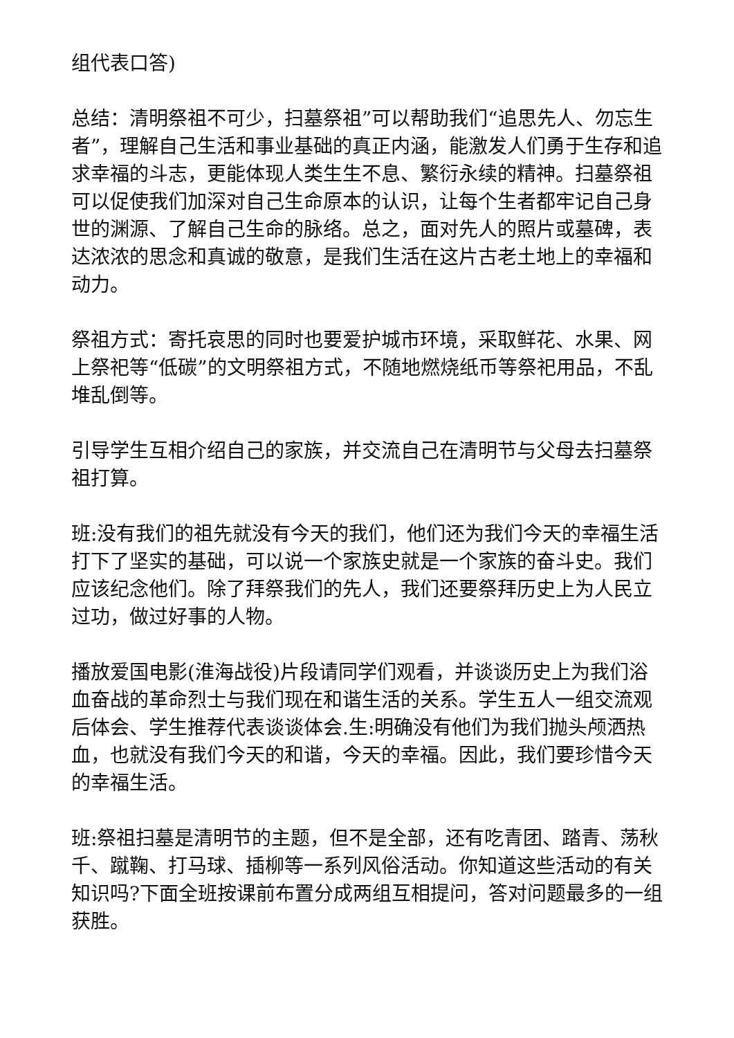组代表口答)
总结：清明祭祖不可少，扫墓祭祖”可以帮助我们“追思先人、勿忘生者”，理解自己生活和事业基础的真正内涵，能激发人们勇于生存和追求幸福的斗志，更能体现人类生生不息、繁衍永续的精神。扫墓祭祖可以促使我们加深对自己生命原本的认识，让每个生者都牢记自己身世的渊源、了解自己生命的脉络。总之，面对先人的照片或墓碑，表达浓浓的思念和真诚的敬意，是我们生活在这片古老土地上的幸福和动力。
祭祖方式：寄托哀思的同时也要爱护城市环境，采取鲜花、水果、网上祭祀等“低碳”的文明祭祖方式，不随地燃烧纸币等祭祀用品，不乱堆乱倒等。
引导学生互相介绍自己的家族，并交流自己在清明节与父母去扫墓祭祖打算。
班:没有我们的祖先就没有今天的我们，他们还为我们今天的幸福生活打下了坚实的基础，可以说一个家族史就是一个家族的奋斗史。我们应该纪念他们。除了拜祭我们的先人，我们还要祭拜历史上为人民立过功，做过好事的人物。
播放爱国电影(淮海战役)片段请同学们观看，并谈谈历史上为我们浴血奋战的革命烈士与我们现在和谐生活的关系。学生五人一组交流观后体会、学生推荐代表谈谈体会.生:明确没有他们为我们抛头颅洒热血，也就没有我们今天的和谐，今天的幸福。因此，我们要珍惜今天的幸福生活。
班:祭祖扫墓是清明节的主题，但不是全部，还有吃青团、踏青、荡秋千、蹴鞠、打马球、插柳等一系列风俗活动。你知道这些活动的有关知识吗?下面全班按课前布置分成两组互相提问，答对问题最多的一组获胜。